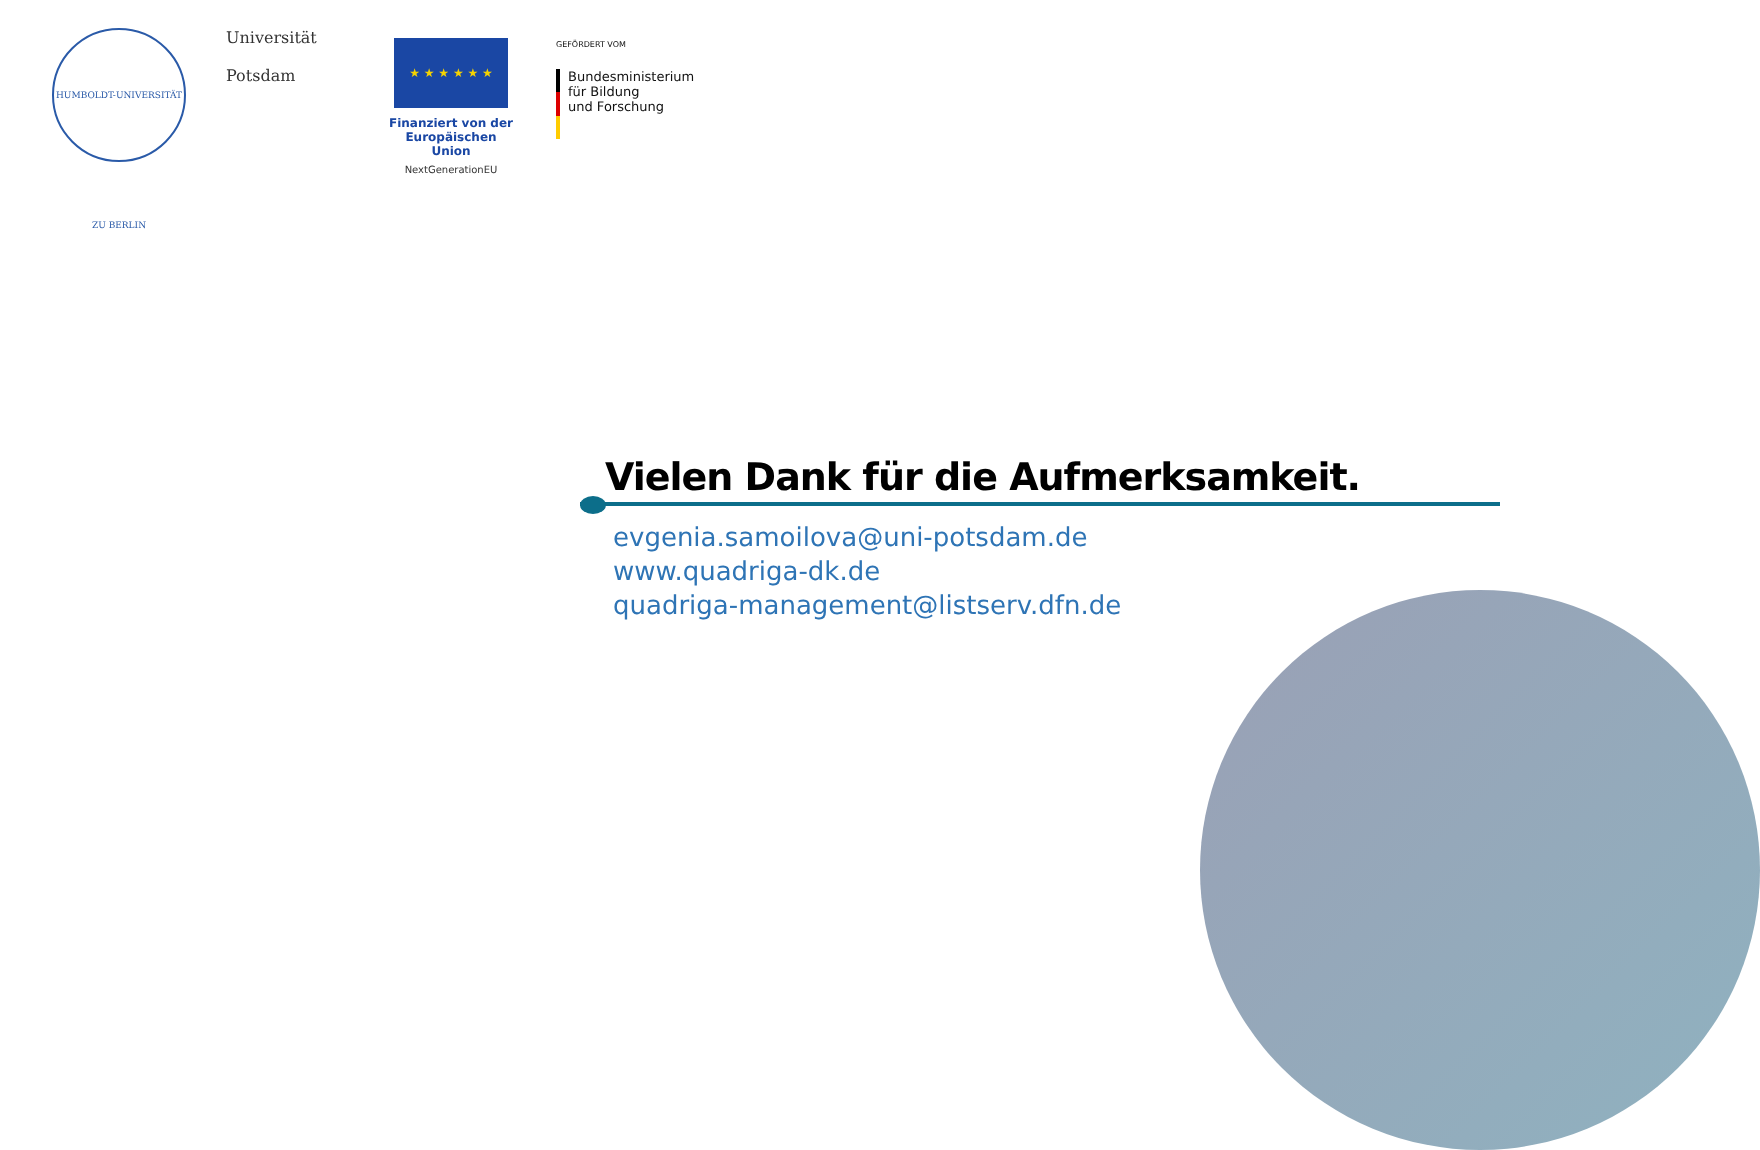HUMBOLDT-UNIVERSITÄT ZU BERLIN
Universität
Potsdam
★ ★ ★ ★ ★ ★
Finanziert von der Europäischen Union
NextGenerationEU
GEFÖRDERT VOM
Bundesministerium
für Bildung
und Forschung
Vielen Dank für die Aufmerksamkeit.
evgenia.samoilova@uni-potsdam.de
www.quadriga-dk.de
quadriga-management@listserv.dfn.de